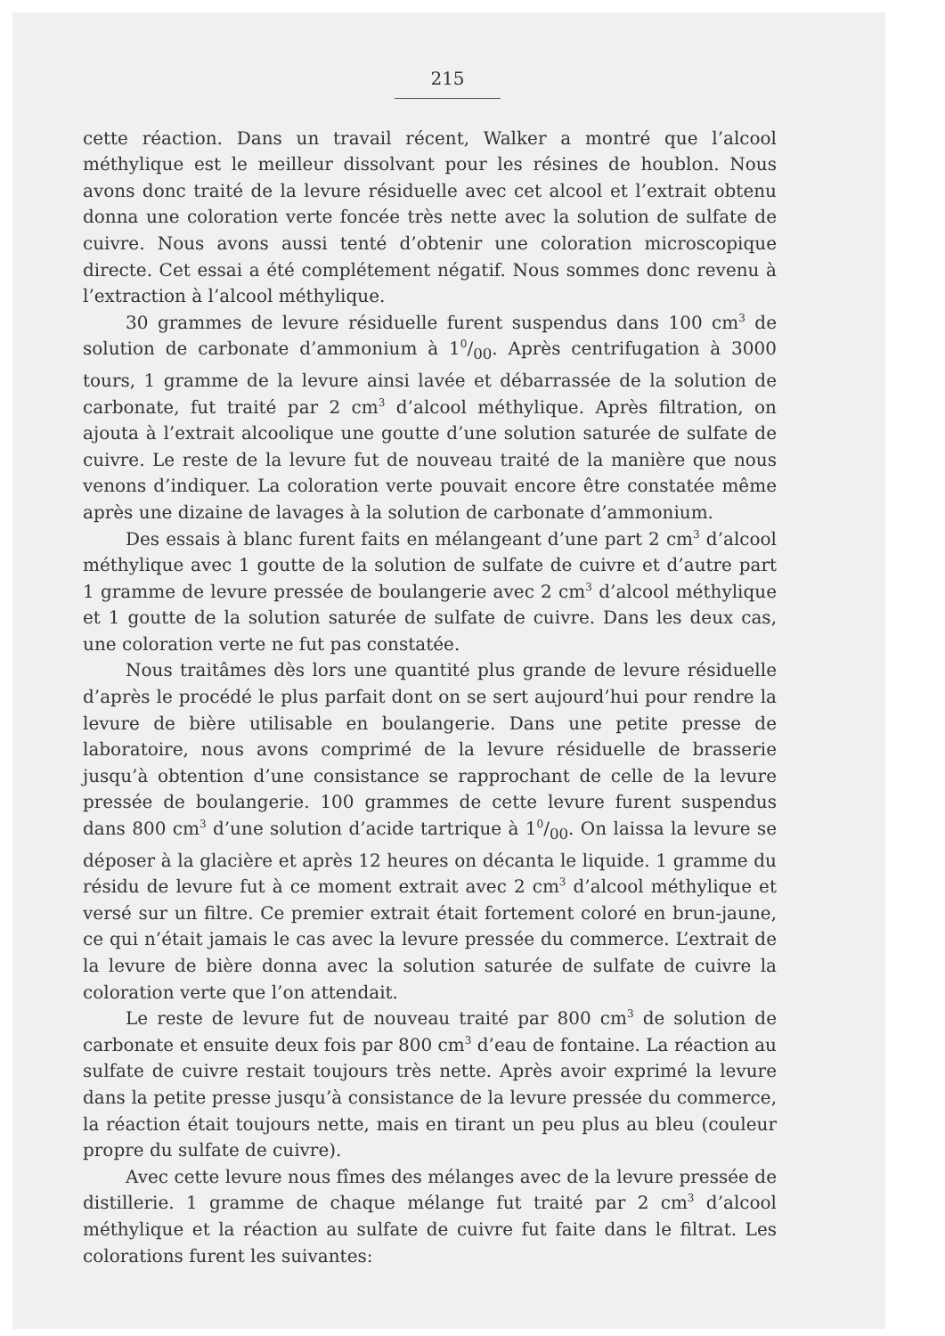215
cette réaction. Dans un travail récent, Walker a montré que l’alcool méthylique est le meilleur dissolvant pour les résines de houblon. Nous avons donc traité de la levure résiduelle avec cet alcool et l’extrait obtenu donna une coloration verte foncée très nette avec la solution de sulfate de cuivre. Nous avons aussi tenté d’obtenir une coloration microscopique directe. Cet essai a été complétement négatif. Nous sommes donc revenu à l’extraction à l’alcool méthylique.
30 grammes de levure résiduelle furent suspendus dans 100 cm<sup>3</sup> de solution de carbonate d’ammonium à 10/00. Après centrifugation à 3000 tours, 1 gramme de la levure ainsi lavée et débarrassée de la solution de carbonate, fut traité par 2 cm<sup>3</sup> d’alcool méthylique. Après filtration, on ajouta à l’extrait alcoolique une goutte d’une solution saturée de sulfate de cuivre. Le reste de la levure fut de nouveau traité de la manière que nous venons d’indiquer. La coloration verte pouvait encore être constatée même après une dizaine de lavages à la solution de carbonate d’ammonium.
Des essais à blanc furent faits en mélangeant d’une part 2 cm<sup>3</sup> d’alcool méthylique avec 1 goutte de la solution de sulfate de cuivre et d’autre part 1 gramme de levure pressée de boulangerie avec 2 cm<sup>3</sup> d’alcool méthylique et 1 goutte de la solution saturée de sulfate de cuivre. Dans les deux cas, une coloration verte ne fut pas constatée.
Nous traitâmes dès lors une quantité plus grande de levure résiduelle d’après le procédé le plus parfait dont on se sert aujourd’hui pour rendre la levure de bière utilisable en boulangerie. Dans une petite presse de laboratoire, nous avons comprimé de la levure résiduelle de brasserie jusqu’à obtention d’une consistance se rapprochant de celle de la levure pressée de boulangerie. 100 grammes de cette levure furent suspendus dans 800 cm<sup>3</sup> d’une solution d’acide tartrique à 10/00. On laissa la levure se déposer à la glacière et après 12 heures on décanta le liquide. 1 gramme du résidu de levure fut à ce moment extrait avec 2 cm<sup>3</sup> d’alcool méthylique et versé sur un filtre. Ce premier extrait était fortement coloré en brun-jaune, ce qui n’était jamais le cas avec la levure pressée du commerce. L’extrait de la levure de bière donna avec la solution saturée de sulfate de cuivre la coloration verte que l’on attendait.
Le reste de levure fut de nouveau traité par 800 cm<sup>3</sup> de solution de carbonate et ensuite deux fois par 800 cm<sup>3</sup> d’eau de fontaine. La réaction au sulfate de cuivre restait toujours très nette. Après avoir exprimé la levure dans la petite presse jusqu’à consistance de la levure pressée du commerce, la réaction était toujours nette, mais en tirant un peu plus au bleu (couleur propre du sulfate de cuivre).
Avec cette levure nous fîmes des mélanges avec de la levure pressée de distillerie. 1 gramme de chaque mélange fut traité par 2 cm<sup>3</sup> d’alcool méthylique et la réaction au sulfate de cuivre fut faite dans le filtrat. Les colorations furent les suivantes: